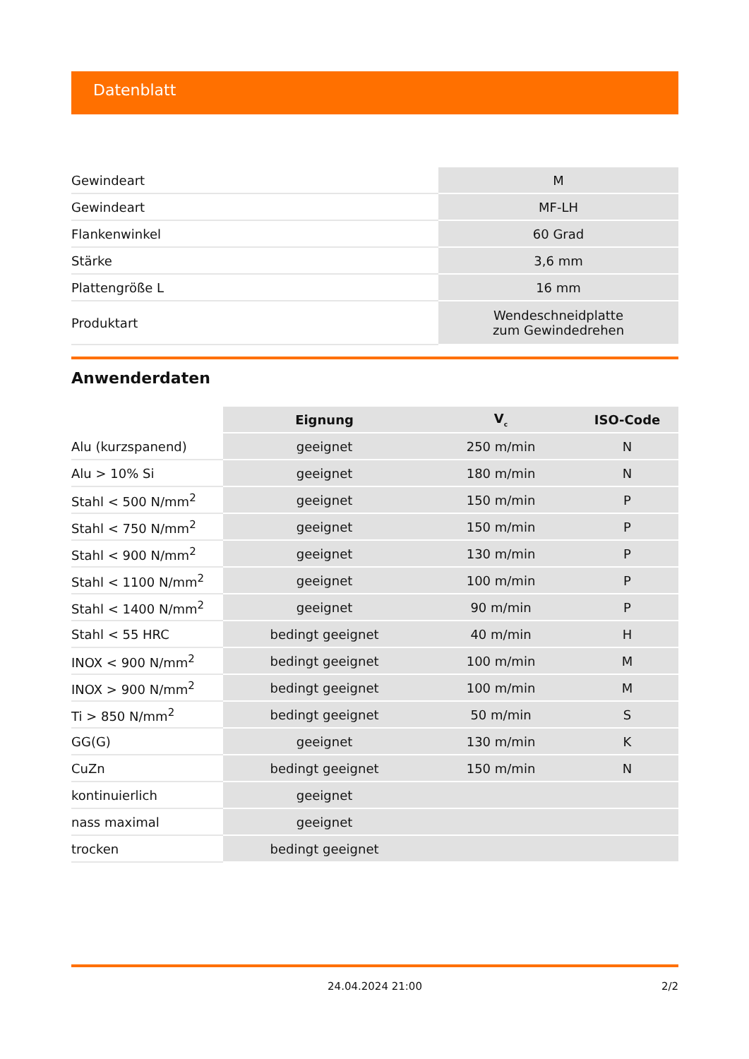Datenblatt
| Gewindeart | M |
| Gewindeart | MF-LH |
| Flankenwinkel | 60 Grad |
| Stärke | 3,6 mm |
| Plattengröße L | 16 mm |
| Produktart | Wendeschneidplatte zum Gewindedrehen |
Anwenderdaten
| | Eignung | V<sub>c</sub> | ISO-Code |
| --- | --- | --- | --- |
| Alu (kurzspanend) | geeignet | 250 m/min | N |
| Alu > 10% Si | geeignet | 180 m/min | N |
| Stahl < 500 N/mm<sup>2</sup> | geeignet | 150 m/min | P |
| Stahl < 750 N/mm<sup>2</sup> | geeignet | 150 m/min | P |
| Stahl < 900 N/mm<sup>2</sup> | geeignet | 130 m/min | P |
| Stahl < 1100 N/mm<sup>2</sup> | geeignet | 100 m/min | P |
| Stahl < 1400 N/mm<sup>2</sup> | geeignet | 90 m/min | P |
| Stahl < 55 HRC | bedingt geeignet | 40 m/min | H |
| INOX < 900 N/mm<sup>2</sup> | bedingt geeignet | 100 m/min | M |
| INOX > 900 N/mm<sup>2</sup> | bedingt geeignet | 100 m/min | M |
| Ti > 850 N/mm<sup>2</sup> | bedingt geeignet | 50 m/min | S |
| GG(G) | geeignet | 130 m/min | K |
| CuZn | bedingt geeignet | 150 m/min | N |
| kontinuierlich | geeignet | | |
| nass maximal | geeignet | | |
| trocken | bedingt geeignet | | |
24.04.2024 21:00 2/2